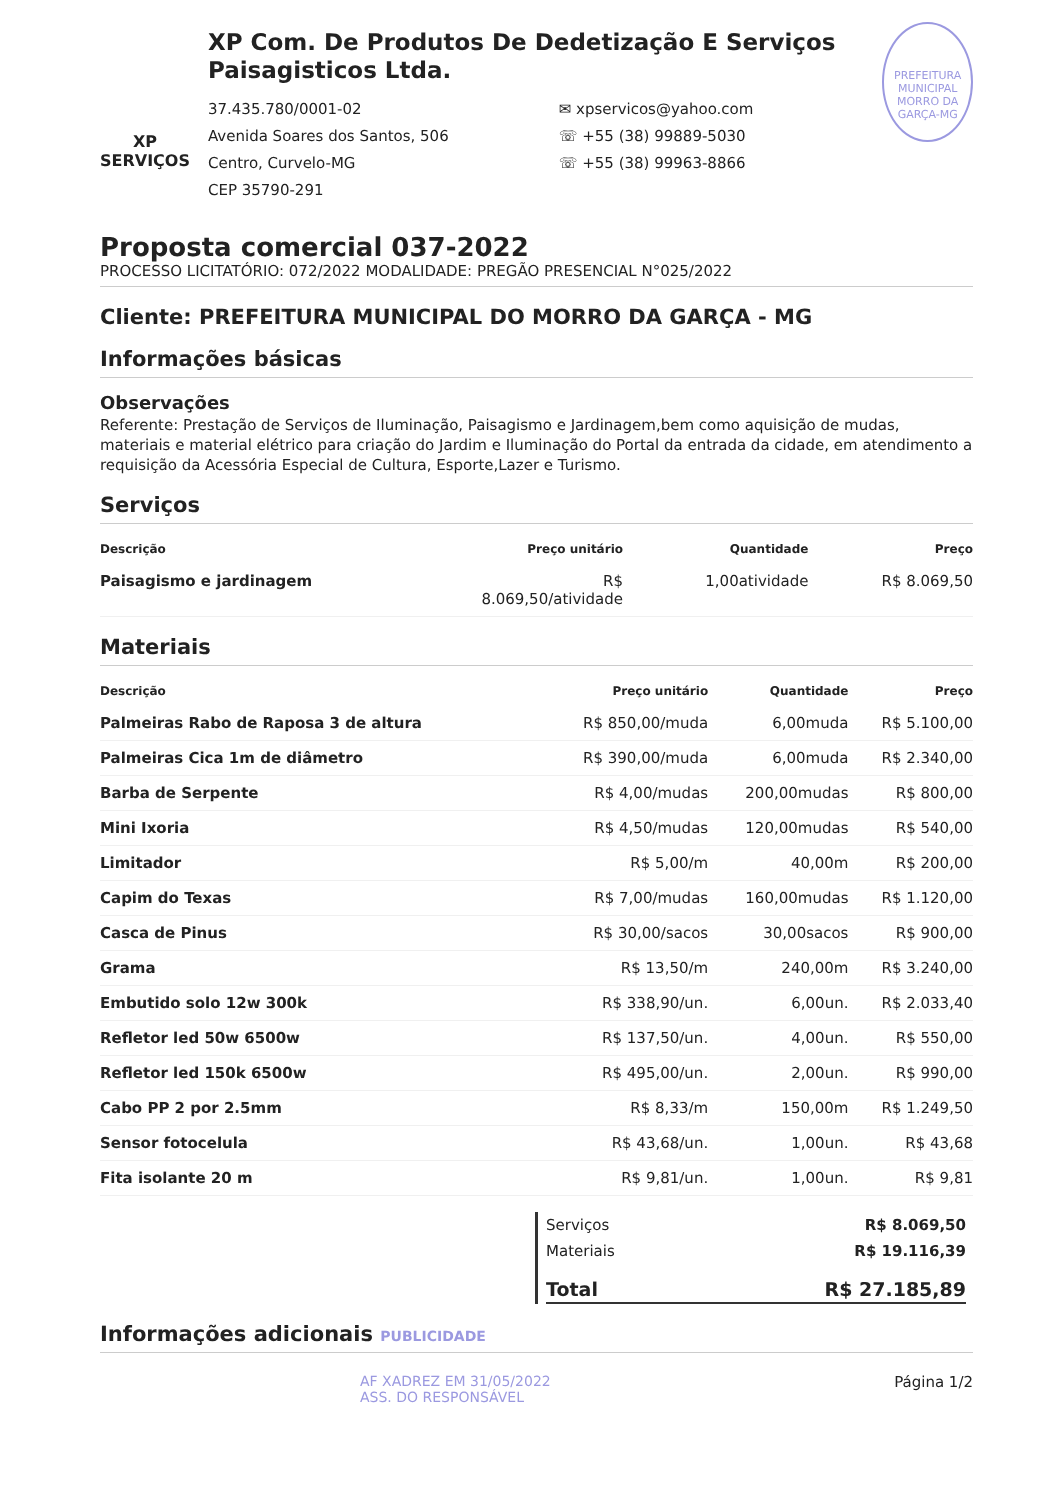XP SERVIÇOS
XP Com. De Produtos De Dedetização E Serviços Paisagisticos Ltda.
37.435.780/0001-02
Avenida Soares dos Santos, 506
Centro, Curvelo-MG
CEP 35790-291
✉ xpservicos@yahoo.com
☏ +55 (38) 99889-5030
☏ +55 (38) 99963-8866
PREFEITURA MUNICIPAL MORRO DA GARÇA-MG
Proposta comercial 037-2022
PROCESSO LICITATÓRIO: 072/2022 MODALIDADE: PREGÃO PRESENCIAL N°025/2022
Cliente: PREFEITURA MUNICIPAL DO MORRO DA GARÇA - MG
Informações básicas
Observações
Referente: Prestação de Serviços de Iluminação, Paisagismo e Jardinagem,bem como aquisição de mudas, materiais e material elétrico para criação do Jardim e Iluminação do Portal da entrada da cidade, em atendimento a requisição da Acessória Especial de Cultura, Esporte,Lazer e Turismo.
Serviços
| Descrição | Preço unitário | Quantidade | Preço |
| --- | --- | --- | --- |
| Paisagismo e jardinagem | R$ 8.069,50/atividade | 1,00atividade | R$ 8.069,50 |
Materiais
| Descrição | Preço unitário | Quantidade | Preço |
| --- | --- | --- | --- |
| Palmeiras Rabo de Raposa 3 de altura | R$ 850,00/muda | 6,00muda | R$ 5.100,00 |
| Palmeiras Cica 1m de diâmetro | R$ 390,00/muda | 6,00muda | R$ 2.340,00 |
| Barba de Serpente | R$ 4,00/mudas | 200,00mudas | R$ 800,00 |
| Mini Ixoria | R$ 4,50/mudas | 120,00mudas | R$ 540,00 |
| Limitador | R$ 5,00/m | 40,00m | R$ 200,00 |
| Capim do Texas | R$ 7,00/mudas | 160,00mudas | R$ 1.120,00 |
| Casca de Pinus | R$ 30,00/sacos | 30,00sacos | R$ 900,00 |
| Grama | R$ 13,50/m | 240,00m | R$ 3.240,00 |
| Embutido solo 12w 300k | R$ 338,90/un. | 6,00un. | R$ 2.033,40 |
| Refletor led 50w 6500w | R$ 137,50/un. | 4,00un. | R$ 550,00 |
| Refletor led 150k 6500w | R$ 495,00/un. | 2,00un. | R$ 990,00 |
| Cabo PP 2 por 2.5mm | R$ 8,33/m | 150,00m | R$ 1.249,50 |
| Sensor fotocelula | R$ 43,68/un. | 1,00un. | R$ 43,68 |
| Fita isolante 20 m | R$ 9,81/un. | 1,00un. | R$ 9,81 |
Serviços R$ 8.069,50
Materiais R$ 19.116,39
Total R$ 27.185,89
Informações adicionais PUBLICIDADE
AF XADREZ EM 31/05/2022
ASS. DO RESPONSÁVEL
Página 1/2